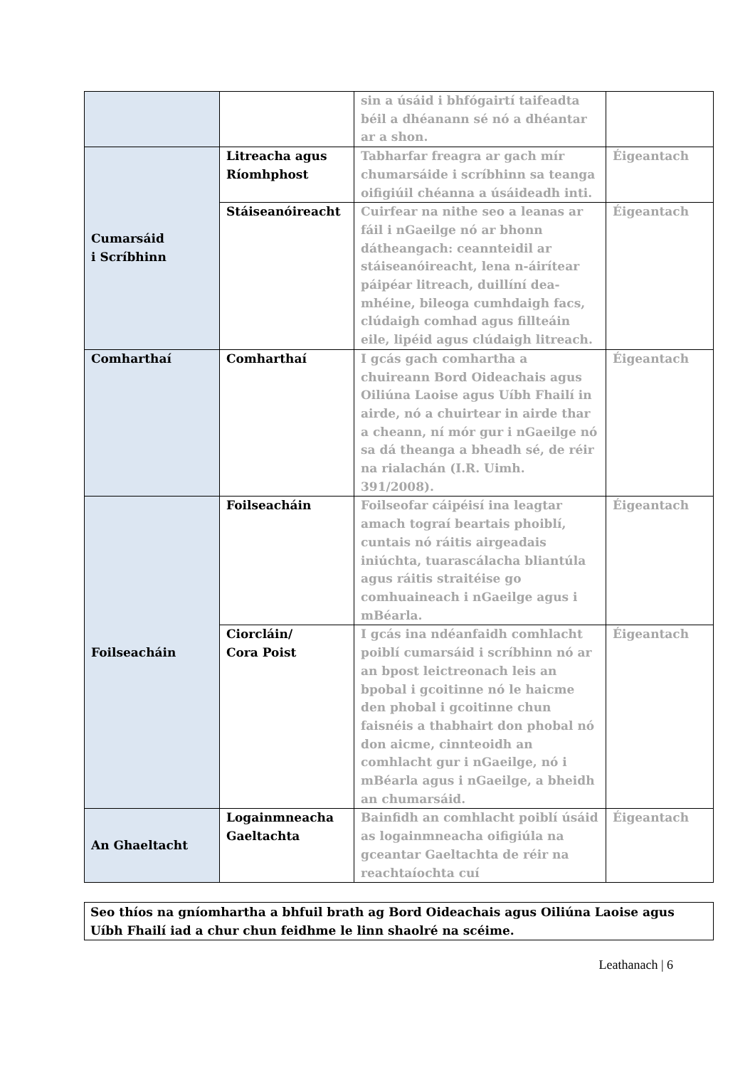| | | sin a úsáid i bhfógairtí taifeadta béil a dhéanann sé nó a dhéantar ar a shon. | |
| Cumarsáid i Scríbhinn | Litreacha agus Ríomhphost | Tabharfar freagra ar gach mír chumarsáide i scríbhinn sa teanga oifigiúil chéanna a úsáideadh inti. | Éigeantach |
| | Stáiseanóireacht | Cuirfear na nithe seo a leanas ar fáil i nGaeilge nó ar bhonn dátheangach: ceannteidil ar stáiseanóireacht, lena n-áirítear páipéar litreach, duillíní dea-mhéine, bileoga cumhdaigh facs, clúdaigh comhad agus fillteáin eile, lipéid agus clúdaigh litreach. | Éigeantach |
| Comharthaí | Comharthaí | I gcás gach comhartha a chuireann Bord Oideachais agus Oiliúna Laoise agus Uíbh Fhailí in airde, nó a chuirtear in airde thar a cheann, ní mór gur i nGaeilge nó sa dá theanga a bheadh sé, de réir na rialachán (I.R. Uimh. 391/2008). | Éigeantach |
| Foilseacháin | Foilseacháin | Foilseofar cáipéisí ina leagtar amach tograí beartais phoiblí, cuntais nó ráitis airgeadais iniúchta, tuarascálacha bliantúla agus ráitis straitéise go comhuaineach i nGaeilge agus i mBéarla. | Éigeantach |
| | Ciorcláin/ Cora Poist | I gcás ina ndéanfaidh comhlacht poiblí cumarsáid i scríbhinn nó ar an bpost leictreonach leis an bpobal i gcoitinne nó le haicme den phobal i gcoitinne chun faisnéis a thabhairt don phobal nó don aicme, cinnteoidh an comhlacht gur i nGaeilge, nó i mBéarla agus i nGaeilge, a bheidh an chumarsáid. | Éigeantach |
| An Ghaeltacht | Logainmneacha Gaeltachta | Bainfidh an comhlacht poiblí úsáid as logainmneacha oifigiúla na gceantar Gaeltachta de réir na reachtaíochta cuí | Éigeantach |
Seo thíos na gníomhartha a bhfuil brath ag Bord Oideachais agus Oiliúna Laoise agus Uíbh Fhailí iad a chur chun feidhme le linn shaolré na scéime.
Leathanach | 6